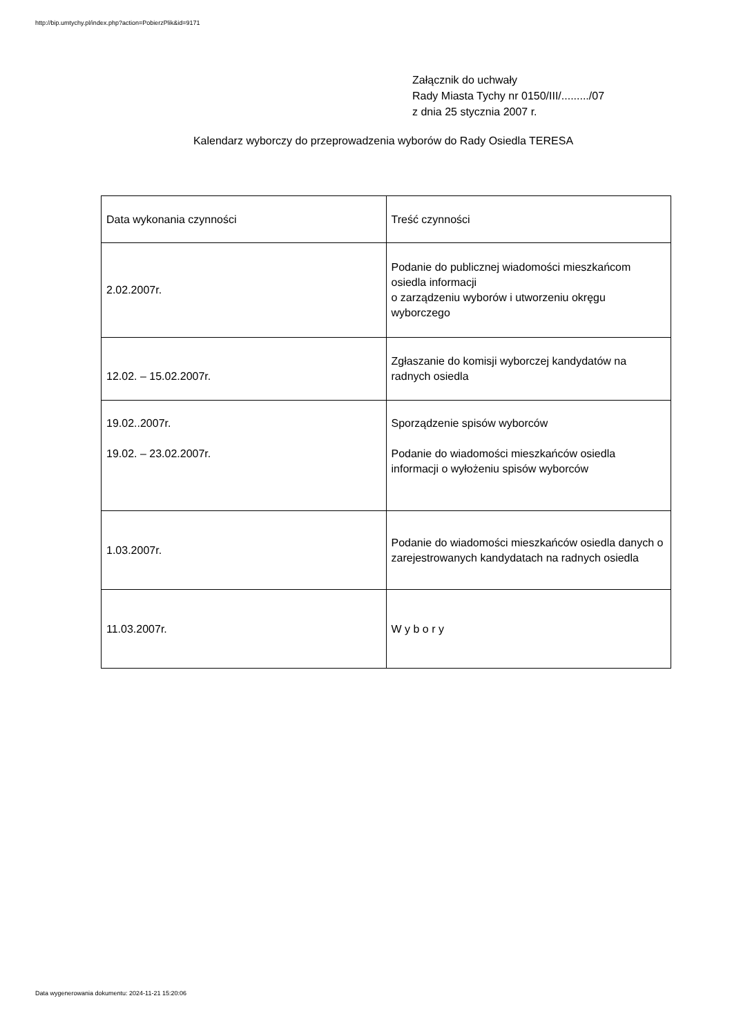http://bip.umtychy.pl/index.php?action=PobierzPlik&id=9171
Załącznik do uchwały
Rady Miasta Tychy nr 0150/III/........./07
z dnia 25 stycznia 2007 r.
Kalendarz wyborczy do przeprowadzenia wyborów do Rady Osiedla TERESA
| Data wykonania czynności | Treść czynności |
| --- | --- |
| 2.02.2007r. | Podanie do publicznej wiadomości mieszkańcom osiedla informacji o zarządzeniu wyborów i utworzeniu okręgu wyborczego |
| 12.02. – 15.02.2007r. | Zgłaszanie do komisji wyborczej kandydatów na radnych osiedla |
| 19.02..2007r. 19.02. – 23.02.2007r. | Sporządzenie spisów wyborców Podanie do wiadomości mieszkańców osiedla informacji o wyłożeniu spisów wyborców |
| 1.03.2007r. | Podanie do wiadomości mieszkańców osiedla danych o zarejestrowanych kandydatach na radnych osiedla |
| 11.03.2007r. | W y b o r y |
Data wygenerowania dokumentu: 2024-11-21 15:20:06